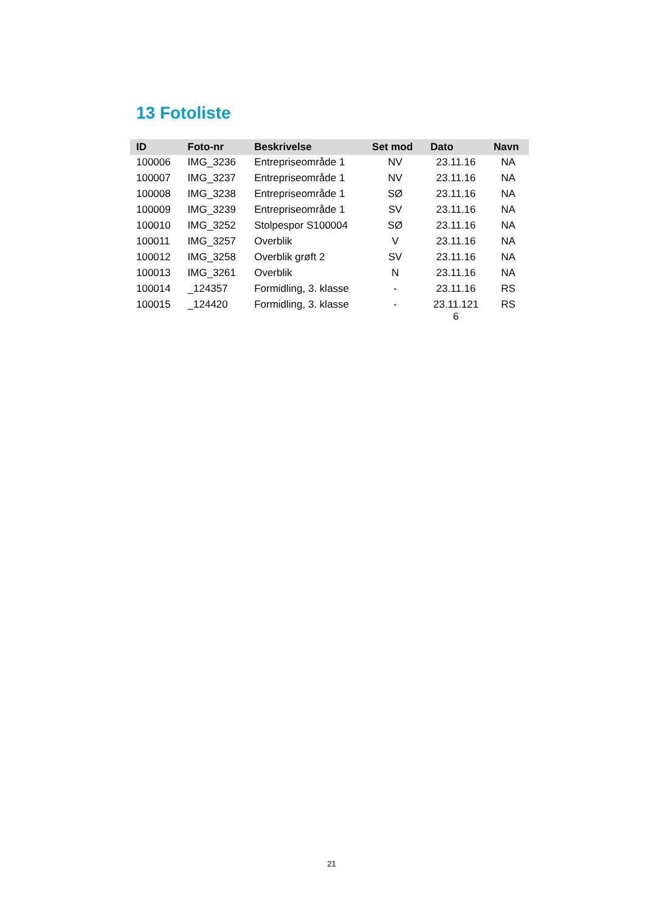13 Fotoliste
| ID | Foto-nr | Beskrivelse | Set mod | Dato | Navn |
| --- | --- | --- | --- | --- | --- |
| 100006 | IMG_3236 | Entrepriseområde 1 | NV | 23.11.16 | NA |
| 100007 | IMG_3237 | Entrepriseområde 1 | NV | 23.11.16 | NA |
| 100008 | IMG_3238 | Entrepriseområde 1 | SØ | 23.11.16 | NA |
| 100009 | IMG_3239 | Entrepriseområde 1 | SV | 23.11.16 | NA |
| 100010 | IMG_3252 | Stolpespor S100004 | SØ | 23.11.16 | NA |
| 100011 | IMG_3257 | Overblik | V | 23.11.16 | NA |
| 100012 | IMG_3258 | Overblik grøft 2 | SV | 23.11.16 | NA |
| 100013 | IMG_3261 | Overblik | N | 23.11.16 | NA |
| 100014 | _124357 | Formidling, 3. klasse | - | 23.11.16 | RS |
| 100015 | _124420 | Formidling, 3. klasse | - | 23.11.121 6 | RS |
21